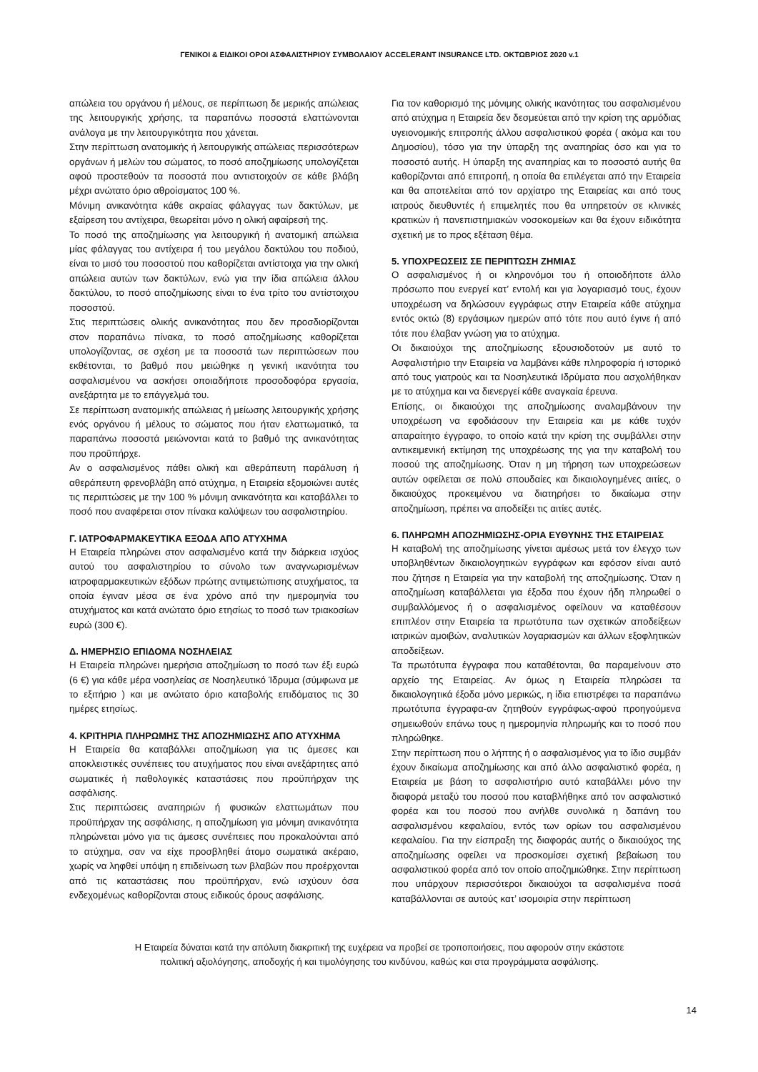ΓΕΝΙΚΟΙ & ΕΙΔΙΚΟΙ ΟΡΟΙ ΑΣΦΑΛΙΣΤΗΡΙΟΥ ΣΥΜΒΟΛΑΙΟΥ ACCELERANT INSURANCE LTD. ΟΚΤΩΒΡΙΟΣ 2020 v.1
απώλεια του οργάνου ή μέλους, σε περίπτωση δε μερικής απώλειας της λειτουργικής χρήσης, τα παραπάνω ποσοστά ελαττώνονται ανάλογα με την λειτουργικότητα που χάνεται.
Στην περίπτωση ανατομικής ή λειτουργικής απώλειας περισσότερων οργάνων ή μελών του σώματος, το ποσό αποζημίωσης υπολογίζεται αφού προστεθούν τα ποσοστά που αντιστοιχούν σε κάθε βλάβη μέχρι ανώτατο όριο αθροίσματος 100 %.
Μόνιμη ανικανότητα κάθε ακραίας φάλαγγας των δακτύλων, με εξαίρεση του αντίχειρα, θεωρείται μόνο η ολική αφαίρεσή της.
Το ποσό της αποζημίωσης για λειτουργική ή ανατομική απώλεια μίας φάλαγγας του αντίχειρα ή του μεγάλου δακτύλου του ποδιού, είναι το μισό του ποσοστού που καθορίζεται αντίστοιχα για την ολική απώλεια αυτών των δακτύλων, ενώ για την ίδια απώλεια άλλου δακτύλου, το ποσό αποζημίωσης είναι το ένα τρίτο του αντίστοιχου ποσοστού.
Στις περιπτώσεις ολικής ανικανότητας που δεν προσδιορίζονται στον παραπάνω πίνακα, το ποσό αποζημίωσης καθορίζεται υπολογίζοντας, σε σχέση με τα ποσοστά των περιπτώσεων που εκθέτονται, το βαθμό που μειώθηκε η γενική ικανότητα του ασφαλισμένου να ασκήσει οποιαδήποτε προσοδοφόρα εργασία, ανεξάρτητα με το επάγγελμά του.
Σε περίπτωση ανατομικής απώλειας ή μείωσης λειτουργικής χρήσης ενός οργάνου ή μέλους το σώματος που ήταν ελαττωματικό, τα παραπάνω ποσοστά μειώνονται κατά το βαθμό της ανικανότητας που προϋπήρχε.
Αν ο ασφαλισμένος πάθει ολική και αθεράπευτη παράλυση ή αθεράπευτη φρενοβλάβη από ατύχημα, η Εταιρεία εξομοιώνει αυτές τις περιπτώσεις με την 100 % μόνιμη ανικανότητα και καταβάλλει το ποσό που αναφέρεται στον πίνακα καλύψεων του ασφαλιστηρίου.
Γ. ΙΑΤΡΟΦΑΡΜΑΚΕΥΤΙΚΑ ΕΞΟΔΑ ΑΠΟ ΑΤΥΧΗΜΑ
Η Εταιρεία πληρώνει στον ασφαλισμένο κατά την διάρκεια ισχύος αυτού του ασφαλιστηρίου το σύνολο των αναγνωρισμένων ιατροφαρμακευτικών εξόδων πρώτης αντιμετώπισης ατυχήματος, τα οποία έγιναν μέσα σε ένα χρόνο από την ημερομηνία του ατυχήματος και κατά ανώτατο όριο ετησίως το ποσό των τριακοσίων ευρώ (300 €).
Δ. ΗΜΕΡΗΣΙΟ ΕΠΙΔΟΜΑ ΝΟΣΗΛΕΙΑΣ
Η Εταιρεία πληρώνει ημερήσια αποζημίωση το ποσό των έξι ευρώ (6 €) για κάθε μέρα νοσηλείας σε Νοσηλευτικό Ίδρυμα (σύμφωνα με το εξιτήριο ) και με ανώτατο όριο καταβολής επιδόματος τις 30 ημέρες ετησίως.
4. ΚΡΙΤΗΡΙΑ ΠΛΗΡΩΜΗΣ ΤΗΣ ΑΠΟΖΗΜΙΩΣΗΣ ΑΠΟ ΑΤΥΧΗΜΑ
Η Εταιρεία θα καταβάλλει αποζημίωση για τις άμεσες και αποκλειστικές συνέπειες του ατυχήματος που είναι ανεξάρτητες από σωματικές ή παθολογικές καταστάσεις που προϋπήρχαν της ασφάλισης.
Στις περιπτώσεις αναπηριών ή φυσικών ελαττωμάτων που προϋπήρχαν της ασφάλισης, η αποζημίωση για μόνιμη ανικανότητα πληρώνεται μόνο για τις άμεσες συνέπειες που προκαλούνται από το ατύχημα, σαν να είχε προσβληθεί άτομο σωματικά ακέραιο, χωρίς να ληφθεί υπόψη η επιδείνωση των βλαβών που προέρχονται από τις καταστάσεις που προϋπήρχαν, ενώ ισχύουν όσα ενδεχομένως καθορίζονται στους ειδικούς όρους ασφάλισης.
Για τον καθορισμό της μόνιμης ολικής ικανότητας του ασφαλισμένου από ατύχημα η Εταιρεία δεν δεσμεύεται από την κρίση της αρμόδιας υγειονομικής επιτροπής άλλου ασφαλιστικού φορέα ( ακόμα και του Δημοσίου), τόσο για την ύπαρξη της αναπηρίας όσο και για το ποσοστό αυτής. Η ύπαρξη της αναπηρίας και το ποσοστό αυτής θα καθορίζονται από επιτροπή, η οποία θα επιλέγεται από την Εταιρεία και θα αποτελείται από τον αρχίατρο της Εταιρείας και από τους ιατρούς διευθυντές ή επιμελητές που θα υπηρετούν σε κλινικές κρατικών ή πανεπιστημιακών νοσοκομείων και θα έχουν ειδικότητα σχετική με το προς εξέταση θέμα.
5. ΥΠΟΧΡΕΩΣΕΙΣ ΣΕ ΠΕΡΙΠΤΩΣΗ ΖΗΜΙΑΣ
Ο ασφαλισμένος ή οι κληρονόμοι του ή οποιοδήποτε άλλο πρόσωπο που ενεργεί κατ’ εντολή και για λογαριασμό τους, έχουν υποχρέωση να δηλώσουν εγγράφως στην Εταιρεία κάθε ατύχημα εντός οκτώ (8) εργάσιμων ημερών από τότε που αυτό έγινε ή από τότε που έλαβαν γνώση για το ατύχημα.
Οι δικαιούχοι της αποζημίωσης εξουσιοδοτούν με αυτό το Ασφαλιστήριο την Εταιρεία να λαμβάνει κάθε πληροφορία ή ιστορικό από τους γιατρούς και τα Νοσηλευτικά Ιδρύματα που ασχολήθηκαν με το ατύχημα και να διενεργεί κάθε αναγκαία έρευνα.
Επίσης, οι δικαιούχοι της αποζημίωσης αναλαμβάνουν την υποχρέωση να εφοδιάσουν την Εταιρεία και με κάθε τυχόν απαραίτητο έγγραφο, το οποίο κατά την κρίση της συμβάλλει στην αντικειμενική εκτίμηση της υποχρέωσης της για την καταβολή του ποσού της αποζημίωσης. Όταν η μη τήρηση των υποχρεώσεων αυτών οφείλεται σε πολύ σπουδαίες και δικαιολογημένες αιτίες, ο δικαιούχος προκειμένου να διατηρήσει το δικαίωμα στην αποζημίωση, πρέπει να αποδείξει τις αιτίες αυτές.
6. ΠΛΗΡΩΜΗ ΑΠΟΖΗΜΙΩΣΗΣ-ΟΡΙΑ ΕΥΘΥΝΗΣ ΤΗΣ ΕΤΑΙΡΕΙΑΣ
Η καταβολή της αποζημίωσης γίνεται αμέσως μετά τον έλεγχο των υποβληθέντων δικαιολογητικών εγγράφων και εφόσον είναι αυτό που ζήτησε η Εταιρεία για την καταβολή της αποζημίωσης. Όταν η αποζημίωση καταβάλλεται για έξοδα που έχουν ήδη πληρωθεί ο συμβαλλόμενος ή ο ασφαλισμένος οφείλουν να καταθέσουν επιπλέον στην Εταιρεία τα πρωτότυπα των σχετικών αποδείξεων ιατρικών αμοιβών, αναλυτικών λογαριασμών και άλλων εξοφλητικών αποδείξεων.
Τα πρωτότυπα έγγραφα που καταθέτονται, θα παραμείνουν στο αρχείο της Εταιρείας. Αν όμως η Εταιρεία πληρώσει τα δικαιολογητικά έξοδα μόνο μερικώς, η ίδια επιστρέφει τα παραπάνω πρωτότυπα έγγραφα-αν ζητηθούν εγγράφως-αφού προηγούμενα σημειωθούν επάνω τους η ημερομηνία πληρωμής και το ποσό που πληρώθηκε.
Στην περίπτωση που ο λήπτης ή ο ασφαλισμένος για το ίδιο συμβάν έχουν δικαίωμα αποζημίωσης και από άλλο ασφαλιστικό φορέα, η Εταιρεία με βάση το ασφαλιστήριο αυτό καταβάλλει μόνο την διαφορά μεταξύ του ποσού που καταβλήθηκε από τον ασφαλιστικό φορέα και του ποσού που ανήλθε συνολικά η δαπάνη του ασφαλισμένου κεφαλαίου, εντός των ορίων του ασφαλισμένου κεφαλαίου. Για την είσπραξη της διαφοράς αυτής ο δικαιούχος της αποζημίωσης οφείλει να προσκομίσει σχετική βεβαίωση του ασφαλιστικού φορέα από τον οποίο αποζημιώθηκε. Στην περίπτωση που υπάρχουν περισσότεροι δικαιούχοι τα ασφαλισμένα ποσά καταβάλλονται σε αυτούς κατ’ ισομοιρία στην περίπτωση
Η Εταιρεία δύναται κατά την απόλυτη διακριτική της ευχέρεια να προβεί σε τροποποιήσεις, που αφορούν στην εκάστοτε
πολιτική αξιολόγησης, αποδοχής ή και τιμολόγησης του κινδύνου, καθώς και στα προγράμματα ασφάλισης.
14